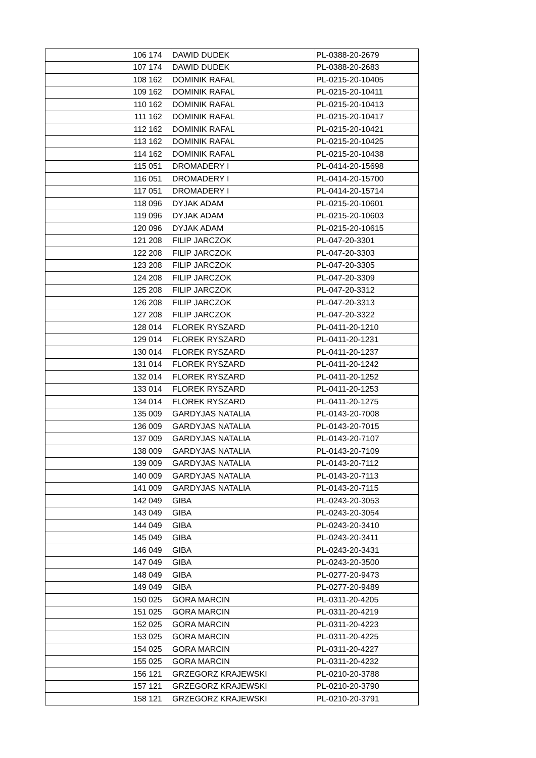| 106 | 174 | DAWID DUDEK | PL-0388-20-2679 |
| 107 | 174 | DAWID DUDEK | PL-0388-20-2683 |
| 108 | 162 | DOMINIK RAFAL | PL-0215-20-10405 |
| 109 | 162 | DOMINIK RAFAL | PL-0215-20-10411 |
| 110 | 162 | DOMINIK RAFAL | PL-0215-20-10413 |
| 111 | 162 | DOMINIK RAFAL | PL-0215-20-10417 |
| 112 | 162 | DOMINIK RAFAL | PL-0215-20-10421 |
| 113 | 162 | DOMINIK RAFAL | PL-0215-20-10425 |
| 114 | 162 | DOMINIK RAFAL | PL-0215-20-10438 |
| 115 | 051 | DROMADERY I | PL-0414-20-15698 |
| 116 | 051 | DROMADERY I | PL-0414-20-15700 |
| 117 | 051 | DROMADERY I | PL-0414-20-15714 |
| 118 | 096 | DYJAK ADAM | PL-0215-20-10601 |
| 119 | 096 | DYJAK ADAM | PL-0215-20-10603 |
| 120 | 096 | DYJAK ADAM | PL-0215-20-10615 |
| 121 | 208 | FILIP JARCZOK | PL-047-20-3301 |
| 122 | 208 | FILIP JARCZOK | PL-047-20-3303 |
| 123 | 208 | FILIP JARCZOK | PL-047-20-3305 |
| 124 | 208 | FILIP JARCZOK | PL-047-20-3309 |
| 125 | 208 | FILIP JARCZOK | PL-047-20-3312 |
| 126 | 208 | FILIP JARCZOK | PL-047-20-3313 |
| 127 | 208 | FILIP JARCZOK | PL-047-20-3322 |
| 128 | 014 | FLOREK RYSZARD | PL-0411-20-1210 |
| 129 | 014 | FLOREK RYSZARD | PL-0411-20-1231 |
| 130 | 014 | FLOREK RYSZARD | PL-0411-20-1237 |
| 131 | 014 | FLOREK RYSZARD | PL-0411-20-1242 |
| 132 | 014 | FLOREK RYSZARD | PL-0411-20-1252 |
| 133 | 014 | FLOREK RYSZARD | PL-0411-20-1253 |
| 134 | 014 | FLOREK RYSZARD | PL-0411-20-1275 |
| 135 | 009 | GARDYJAS NATALIA | PL-0143-20-7008 |
| 136 | 009 | GARDYJAS NATALIA | PL-0143-20-7015 |
| 137 | 009 | GARDYJAS NATALIA | PL-0143-20-7107 |
| 138 | 009 | GARDYJAS NATALIA | PL-0143-20-7109 |
| 139 | 009 | GARDYJAS NATALIA | PL-0143-20-7112 |
| 140 | 009 | GARDYJAS NATALIA | PL-0143-20-7113 |
| 141 | 009 | GARDYJAS NATALIA | PL-0143-20-7115 |
| 142 | 049 | GIBA | PL-0243-20-3053 |
| 143 | 049 | GIBA | PL-0243-20-3054 |
| 144 | 049 | GIBA | PL-0243-20-3410 |
| 145 | 049 | GIBA | PL-0243-20-3411 |
| 146 | 049 | GIBA | PL-0243-20-3431 |
| 147 | 049 | GIBA | PL-0243-20-3500 |
| 148 | 049 | GIBA | PL-0277-20-9473 |
| 149 | 049 | GIBA | PL-0277-20-9489 |
| 150 | 025 | GORA MARCIN | PL-0311-20-4205 |
| 151 | 025 | GORA MARCIN | PL-0311-20-4219 |
| 152 | 025 | GORA MARCIN | PL-0311-20-4223 |
| 153 | 025 | GORA MARCIN | PL-0311-20-4225 |
| 154 | 025 | GORA MARCIN | PL-0311-20-4227 |
| 155 | 025 | GORA MARCIN | PL-0311-20-4232 |
| 156 | 121 | GRZEGORZ KRAJEWSKI | PL-0210-20-3788 |
| 157 | 121 | GRZEGORZ KRAJEWSKI | PL-0210-20-3790 |
| 158 | 121 | GRZEGORZ KRAJEWSKI | PL-0210-20-3791 |